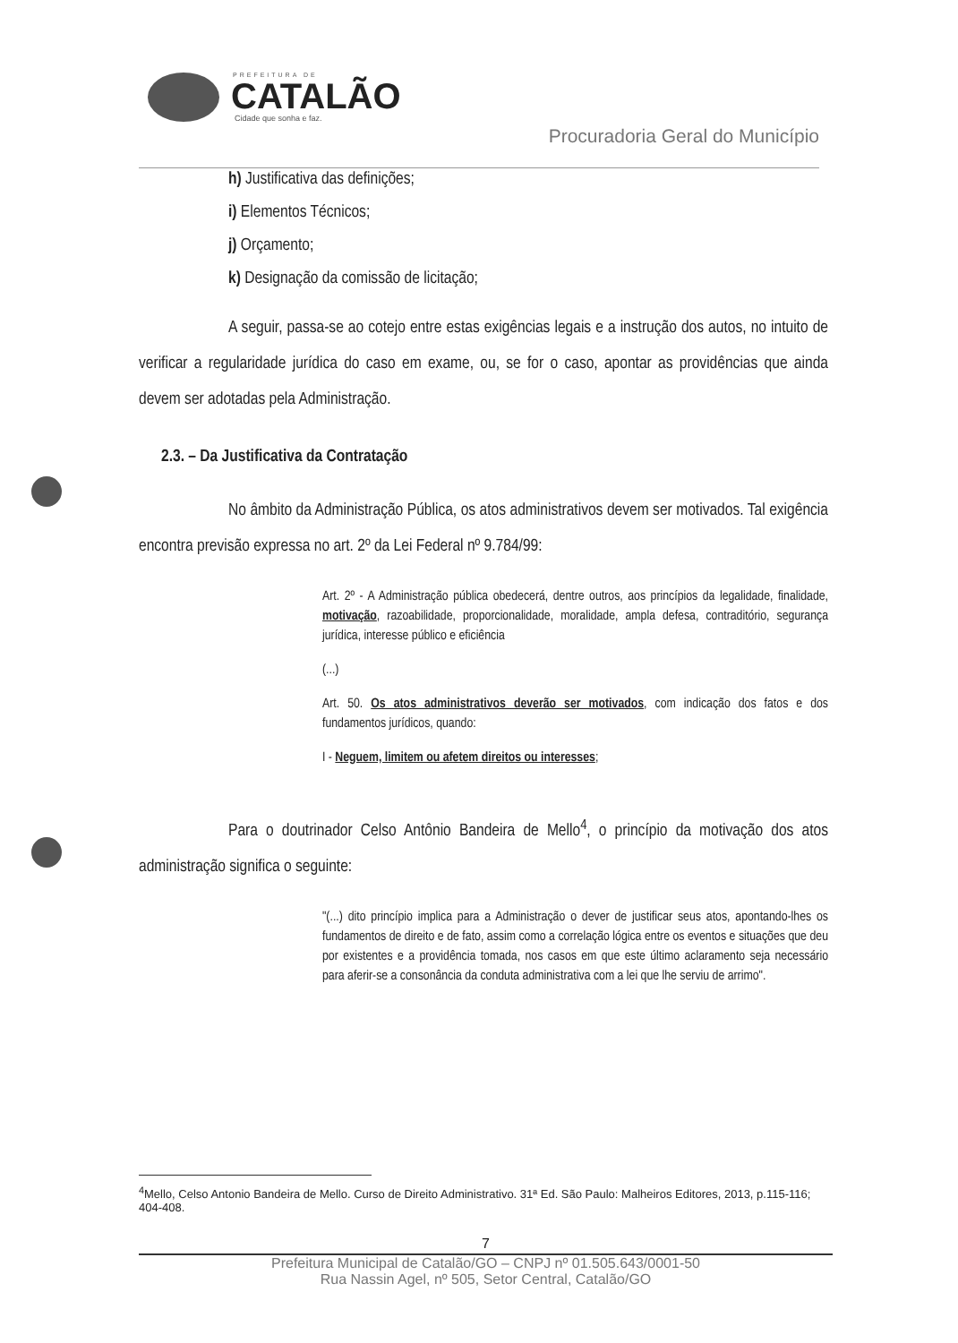PREFEITURA DE
CATALÃO
Cidade que sonha e faz.
Procuradoria Geral do Município
h) Justificativa das definições;
i) Elementos Técnicos;
j) Orçamento;
k) Designação da comissão de licitação;
A seguir, passa-se ao cotejo entre estas exigências legais e a instrução dos autos, no intuito de verificar a regularidade jurídica do caso em exame, ou, se for o caso, apontar as providências que ainda devem ser adotadas pela Administração.
2.3. – Da Justificativa da Contratação
No âmbito da Administração Pública, os atos administrativos devem ser motivados. Tal exigência encontra previsão expressa no art. 2º da Lei Federal nº 9.784/99:
Art. 2º - A Administração pública obedecerá, dentre outros, aos princípios da legalidade, finalidade, motivação, razoabilidade, proporcionalidade, moralidade, ampla defesa, contraditório, segurança jurídica, interesse público e eficiência
(...)
Art. 50. Os atos administrativos deverão ser motivados, com indicação dos fatos e dos fundamentos jurídicos, quando:
I - Neguem, limitem ou afetem direitos ou interesses;
Para o doutrinador Celso Antônio Bandeira de Mello<sup>4</sup>, o princípio da motivação dos atos administração significa o seguinte:
"(...) dito princípio implica para a Administração o dever de justificar seus atos, apontando-lhes os fundamentos de direito e de fato, assim como a correlação lógica entre os eventos e situações que deu por existentes e a providência tomada, nos casos em que este último aclaramento seja necessário para aferir-se a consonância da conduta administrativa com a lei que lhe serviu de arrimo".
<sup>4</sup> Mello, Celso Antonio Bandeira de Mello. Curso de Direito Administrativo. 31ª Ed. São Paulo: Malheiros Editores, 2013, p.115-116; 404-408.
7
Prefeitura Municipal de Catalão/GO – CNPJ nº 01.505.643/0001-50
Rua Nassin Agel, nº 505, Setor Central, Catalão/GO